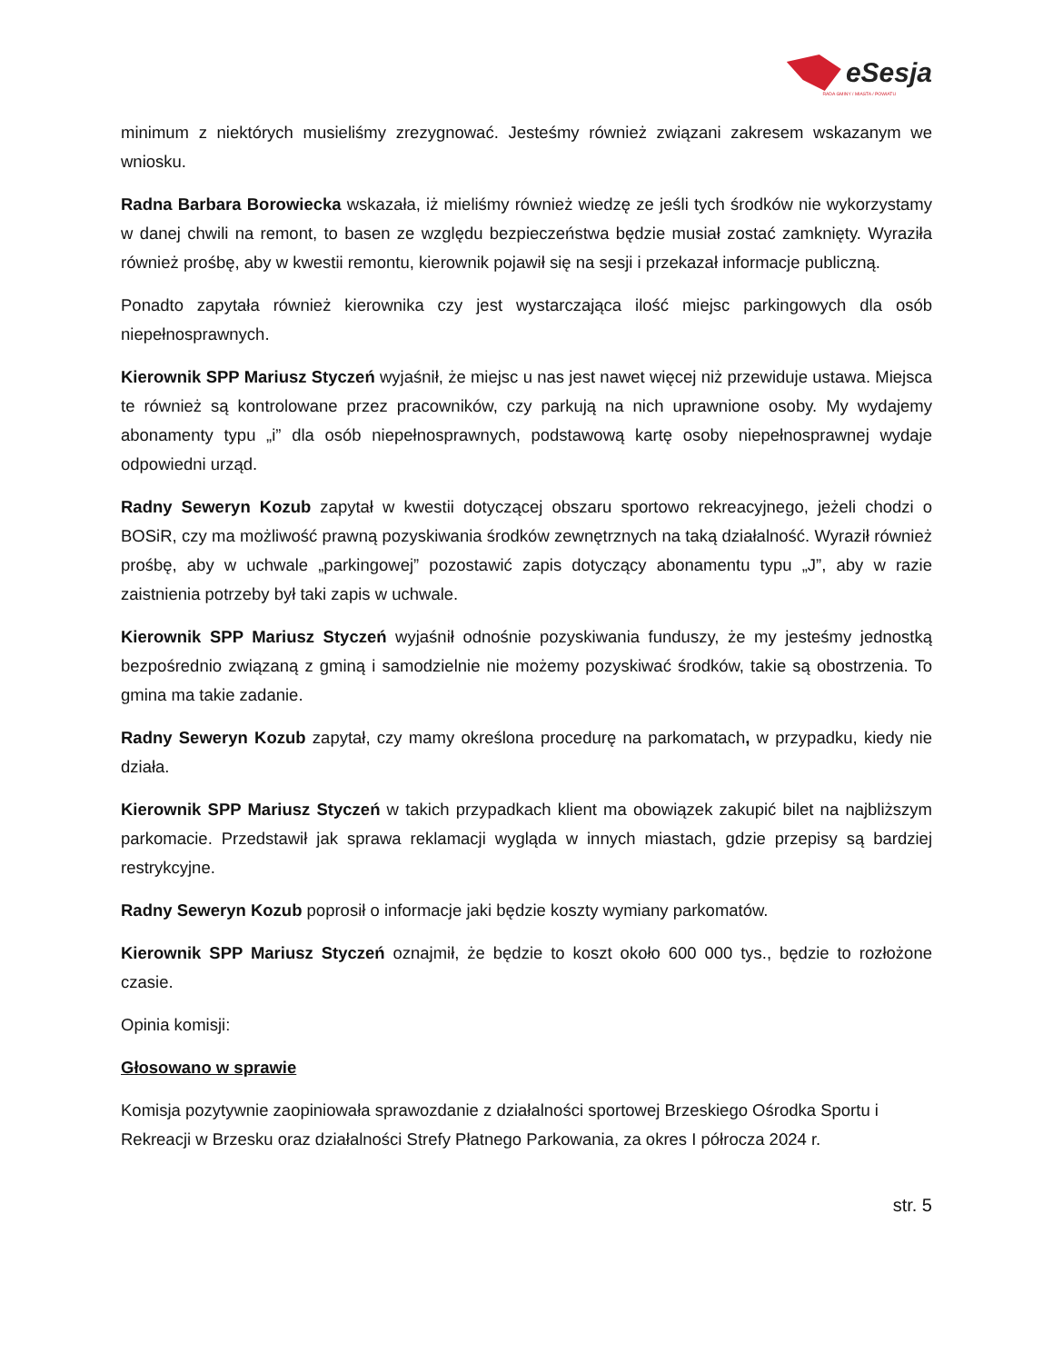eSesja
RADA GMINY / MIASTA / POWIATU
minimum z niektórych musieliśmy zrezygnować. Jesteśmy również związani zakresem wskazanym we wniosku.
Radna Barbara Borowiecka wskazała, iż mieliśmy również wiedzę ze jeśli tych środków nie wykorzystamy w danej chwili na remont, to basen ze względu bezpieczeństwa będzie musiał zostać zamknięty. Wyraziła również prośbę, aby w kwestii remontu, kierownik pojawił się na sesji i przekazał informacje publiczną.
Ponadto zapytała również kierownika czy jest wystarczająca ilość miejsc parkingowych dla osób niepełnosprawnych.
Kierownik SPP Mariusz Styczeń wyjaśnił, że miejsc u nas jest nawet więcej niż przewiduje ustawa. Miejsca te również są kontrolowane przez pracowników, czy parkują na nich uprawnione osoby. My wydajemy abonamenty typu „i” dla osób niepełnosprawnych, podstawową kartę osoby niepełnosprawnej wydaje odpowiedni urząd.
Radny Seweryn Kozub zapytał w kwestii dotyczącej obszaru sportowo rekreacyjnego, jeżeli chodzi o BOSiR, czy ma możliwość prawną pozyskiwania środków zewnętrznych na taką działalność. Wyraził również prośbę, aby w uchwale „parkingowej” pozostawić zapis dotyczący abonamentu typu „J”, aby w razie zaistnienia potrzeby był taki zapis w uchwale.
Kierownik SPP Mariusz Styczeń wyjaśnił odnośnie pozyskiwania funduszy, że my jesteśmy jednostką bezpośrednio związaną z gminą i samodzielnie nie możemy pozyskiwać środków, takie są obostrzenia. To gmina ma takie zadanie.
Radny Seweryn Kozub zapytał, czy mamy określona procedurę na parkomatach, w przypadku, kiedy nie działa.
Kierownik SPP Mariusz Styczeń w takich przypadkach klient ma obowiązek zakupić bilet na najbliższym parkomacie. Przedstawił jak sprawa reklamacji wygląda w innych miastach, gdzie przepisy są bardziej restrykcyjne.
Radny Seweryn Kozub poprosił o informacje jaki będzie koszty wymiany parkomatów.
Kierownik SPP Mariusz Styczeń oznajmił, że będzie to koszt około 600 000 tys., będzie to rozłożone czasie.
Opinia komisji:
Głosowano w sprawie
Komisja pozytywnie zaopiniowała sprawozdanie z działalności sportowej Brzeskiego Ośrodka Sportu i Rekreacji w Brzesku oraz działalności Strefy Płatnego Parkowania, za okres I półrocza 2024 r.
str. 5